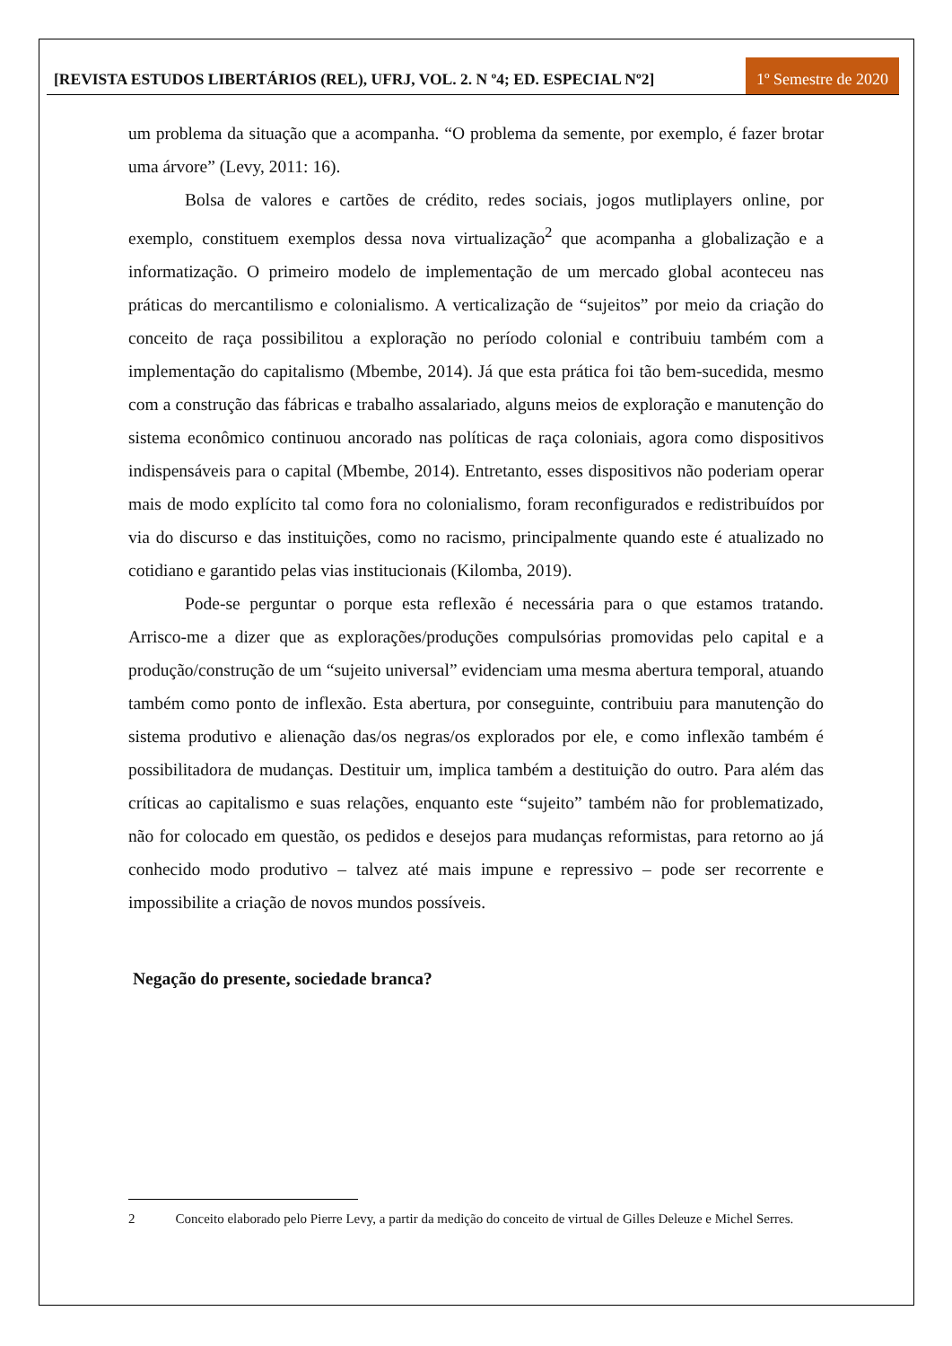[REVISTA ESTUDOS LIBERTÁRIOS (REL), UFRJ, VOL. 2. N º4; ED. ESPECIAL Nº2]
1º Semestre de 2020
um problema da situação que a acompanha. “O problema da semente, por exemplo, é fazer brotar uma árvore” (Levy, 2011: 16).
Bolsa de valores e cartões de crédito, redes sociais, jogos mutliplayers online, por exemplo, constituem exemplos dessa nova virtualização<sup>2</sup> que acompanha a globalização e a informatização. O primeiro modelo de implementação de um mercado global aconteceu nas práticas do mercantilismo e colonialismo. A verticalização de “sujeitos” por meio da criação do conceito de raça possibilitou a exploração no período colonial e contribuiu também com a implementação do capitalismo (Mbembe, 2014). Já que esta prática foi tão bem-sucedida, mesmo com a construção das fábricas e trabalho assalariado, alguns meios de exploração e manutenção do sistema econômico continuou ancorado nas políticas de raça coloniais, agora como dispositivos indispensáveis para o capital (Mbembe, 2014). Entretanto, esses dispositivos não poderiam operar mais de modo explícito tal como fora no colonialismo, foram reconfigurados e redistribuídos por via do discurso e das instituições, como no racismo, principalmente quando este é atualizado no cotidiano e garantido pelas vias institucionais (Kilomba, 2019).
Pode-se perguntar o porque esta reflexão é necessária para o que estamos tratando. Arrisco-me a dizer que as explorações/produções compulsórias promovidas pelo capital e a produção/construção de um “sujeito universal” evidenciam uma mesma abertura temporal, atuando também como ponto de inflexão. Esta abertura, por conseguinte, contribuiu para manutenção do sistema produtivo e alienação das/os negras/os explorados por ele, e como inflexão também é possibilitadora de mudanças. Destituir um, implica também a destituição do outro. Para além das críticas ao capitalismo e suas relações, enquanto este “sujeito” também não for problematizado, não for colocado em questão, os pedidos e desejos para mudanças reformistas, para retorno ao já conhecido modo produtivo – talvez até mais impune e repressivo – pode ser recorrente e impossibilite a criação de novos mundos possíveis.
Negação do presente, sociedade branca?
2 Conceito elaborado pelo Pierre Levy, a partir da medição do conceito de virtual de Gilles Deleuze e Michel Serres.